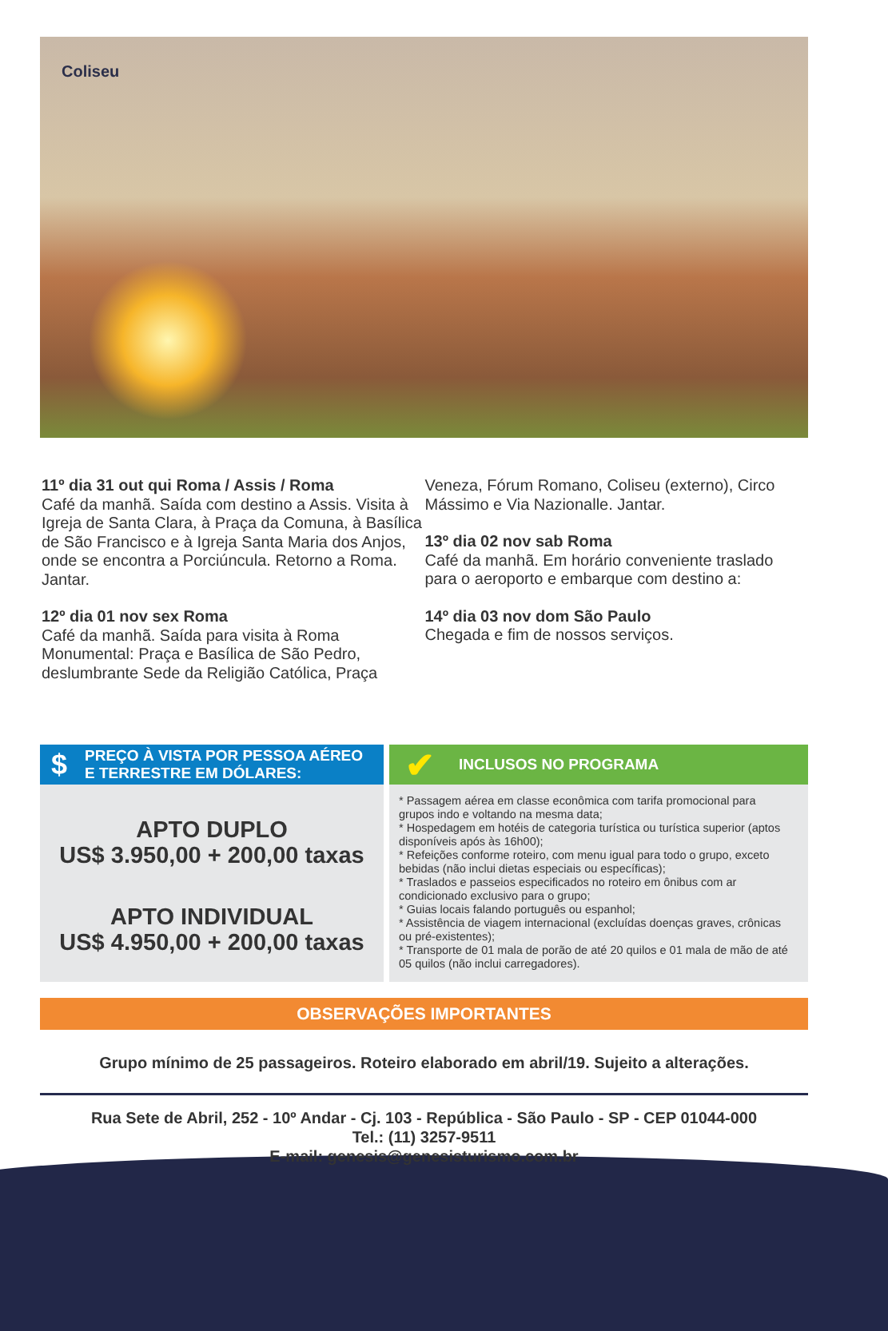Coliseu
11º dia 31 out qui Roma / Assis / Roma
Café da manhã. Saída com destino a Assis. Visita à Igreja de Santa Clara, à Praça da Comuna, à Basílica de São Francisco e à Igreja Santa Maria dos Anjos, onde se encontra a Porciúncula. Retorno a Roma. Jantar.
12º dia 01 nov sex Roma
Café da manhã. Saída para visita à Roma Monumental: Praça e Basílica de São Pedro, deslumbrante Sede da Religião Católica, Praça
Veneza, Fórum Romano, Coliseu (externo), Circo Mássimo e Via Nazionalle. Jantar.
13º dia 02 nov sab Roma
Café da manhã. Em horário conveniente traslado para o aeroporto e embarque com destino a:
14º dia 03 nov dom São Paulo
Chegada e fim de nossos serviços.
$ PREÇO À VISTA POR PESSOA AÉREO
E TERRESTRE EM DÓLARES:
APTO DUPLO
US$ 3.950,00 + 200,00 taxas
APTO INDIVIDUAL
US$ 4.950,00 + 200,00 taxas
✔ INCLUSOS NO PROGRAMA
* Passagem aérea em classe econômica com tarifa promocional para grupos indo e voltando na mesma data;
* Hospedagem em hotéis de categoria turística ou turística superior (aptos disponíveis após às 16h00);
* Refeições conforme roteiro, com menu igual para todo o grupo, exceto bebidas (não inclui dietas especiais ou específicas);
* Traslados e passeios especificados no roteiro em ônibus com ar condicionado exclusivo para o grupo;
* Guias locais falando português ou espanhol;
* Assistência de viagem internacional (excluídas doenças graves, crônicas ou pré-existentes);
* Transporte de 01 mala de porão de até 20 quilos e 01 mala de mão de até 05 quilos (não inclui carregadores).
OBSERVAÇÕES IMPORTANTES
Grupo mínimo de 25 passageiros. Roteiro elaborado em abril/19. Sujeito a alterações.
Rua Sete de Abril, 252 - 10º Andar - Cj. 103 - República - São Paulo - SP - CEP 01044-000
Tel.: (11) 3257-9511
E-mail: genesis@genesisturismo.com.br